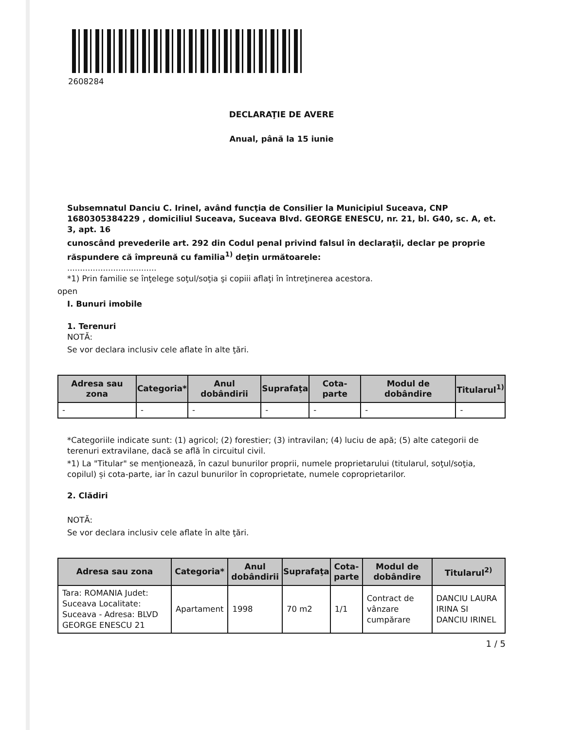2608284
DECLARAŢIE DE AVERE
Anual, până la 15 iunie
Subsemnatul Danciu C. Irinel, având funcţia de Consilier la Municipiul Suceava, CNP 1680305384229 , domiciliul Suceava, Suceava Blvd. GEORGE ENESCU, nr. 21, bl. G40, sc. A, et. 3, apt. 16
cunoscând prevederile art. 292 din Codul penal privind falsul în declaraţii, declar pe proprie răspundere că împreună cu familia<sup>1)</sup> deţin următoarele:
...................................
*1) Prin familie se înţelege soţul/soţia şi copiii aflaţi în întreţinerea acestora.
open
I. Bunuri imobile
1. Terenuri
NOTĂ:
Se vor declara inclusiv cele aflate în alte ţări.
| Adresa sau zona | Categoria* | Anul dobândirii | Suprafaţa | Cota-parte | Modul de dobândire | Titularul<sup>1)</sup> |
| --- | --- | --- | --- | --- | --- | --- |
| - | - | - | - | - | - | - |
*Categoriile indicate sunt: (1) agricol; (2) forestier; (3) intravilan; (4) luciu de apă; (5) alte categorii de terenuri extravilane, dacă se află în circuitul civil.
*1) La "Titular" se menţionează, în cazul bunurilor proprii, numele proprietarului (titularul, soţul/soţia, copilul) și cota-parte, iar în cazul bunurilor în coproprietate, numele coproprietarilor.
2. Clădiri
NOTĂ:
Se vor declara inclusiv cele aflate în alte ţări.
| Adresa sau zona | Categoria* | Anul dobândirii | Suprafaţa | Cota-parte | Modul de dobândire | Titularul<sup>2)</sup> |
| --- | --- | --- | --- | --- | --- | --- |
| Tara: ROMANIA Judet: Suceava Localitate: Suceava - Adresa: BLVD GEORGE ENESCU 21 | Apartament | 1998 | 70 m2 | 1/1 | Contract de vânzare cumpărare | DANCIU LAURA IRINA SI DANCIU IRINEL |
1 / 5